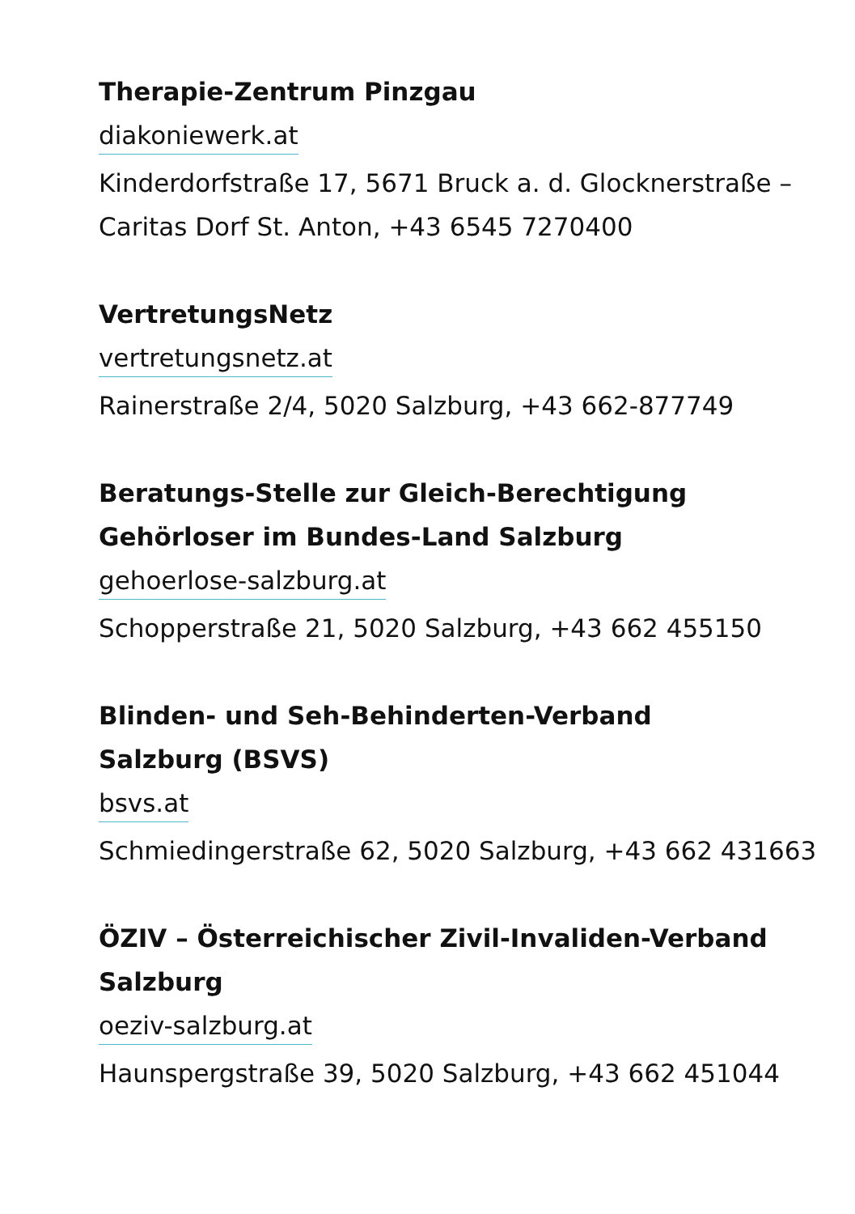Therapie-Zentrum Pinzgau
diakoniewerk.at
Kinderdorfstraße 17, 5671 Bruck a. d. Glocknerstraße – Caritas Dorf St. Anton, +43 6545 7270400
VertretungsNetz
vertretungsnetz.at
Rainerstraße 2/4, 5020 Salzburg, +43 662-877749
Beratungs-Stelle zur Gleich-Berechtigung
Gehörloser im Bundes-Land Salzburg
gehoerlose-salzburg.at
Schopperstraße 21, 5020 Salzburg, +43 662 455150
Blinden- und Seh-Behinderten-Verband
Salzburg (BSVS)
bsvs.at
Schmiedingerstraße 62, 5020 Salzburg, +43 662 431663
ÖZIV – Österreichischer Zivil-Invaliden-Verband
Salzburg
oeziv-salzburg.at
Haunspergstraße 39, 5020 Salzburg, +43 662 451044